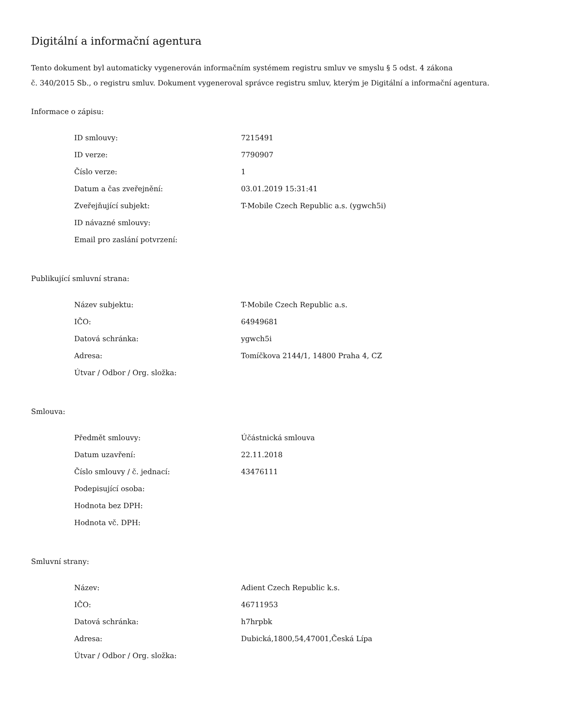Digitální a informační agentura
Tento dokument byl automaticky vygenerován informačním systémem registru smluv ve smyslu § 5 odst. 4 zákona
č. 340/2015 Sb., o registru smluv. Dokument vygeneroval správce registru smluv, kterým je Digitální a informační agentura.
Informace o zápisu:
| ID smlouvy: | 7215491 |
| ID verze: | 7790907 |
| Číslo verze: | 1 |
| Datum a čas zveřejnění: | 03.01.2019 15:31:41 |
| Zveřejňující subjekt: | T-Mobile Czech Republic a.s. (ygwch5i) |
| ID návazné smlouvy: | |
| Email pro zaslání potvrzení: | |
Publikující smluvní strana:
| Název subjektu: | T-Mobile Czech Republic a.s. |
| IČO: | 64949681 |
| Datová schránka: | ygwch5i |
| Adresa: | Tomíčkova 2144/1, 14800 Praha 4, CZ |
| Útvar / Odbor / Org. složka: | |
Smlouva:
| Předmět smlouvy: | Účástnická smlouva |
| Datum uzavření: | 22.11.2018 |
| Číslo smlouvy / č. jednací: | 43476111 |
| Podepisující osoba: | |
| Hodnota bez DPH: | |
| Hodnota vč. DPH: | |
Smluvní strany:
| Název: | Adient Czech Republic k.s. |
| IČO: | 46711953 |
| Datová schránka: | h7hrpbk |
| Adresa: | Dubická,1800,54,47001,Česká Lípa |
| Útvar / Odbor / Org. složka: | |